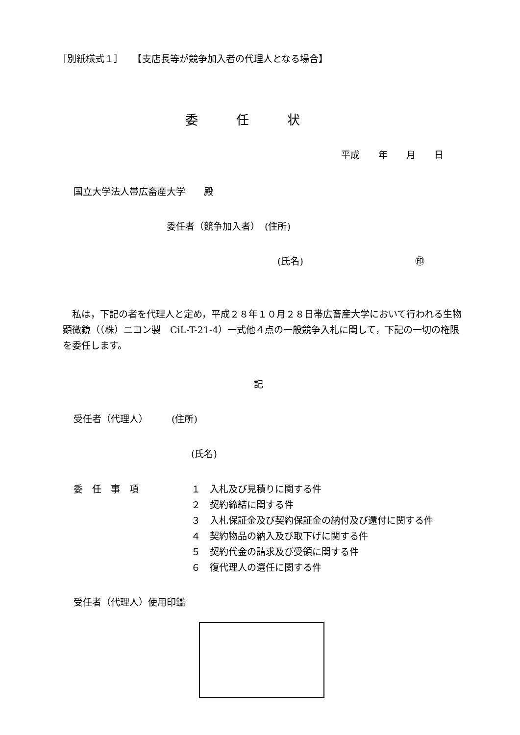［別紙様式１］　　【支店長等が競争加入者の代理人となる場合】
委　　　任　　　状
平成　　年　　月　　日
国立大学法人帯広畜産大学　　殿
委任者（競争加入者）　(住所)
(氏名)　　　　　　　　　　　　㊞
　私は，下記の者を代理人と定め，平成２８年１０月２８日帯広畜産大学において行われる生物顕微鏡（（株）ニコン製　CiL-T-21-4）一式他４点の一般競争入札に関して，下記の一切の権限を委任します。
記
受任者（代理人）　　　(住所)
(氏名)
委　任　事　項
１　入札及び見積りに関する件
２　契約締結に関する件
３　入札保証金及び契約保証金の納付及び還付に関する件
４　契約物品の納入及び取下げに関する件
５　契約代金の請求及び受領に関する件
６　復代理人の選任に関する件
受任者（代理人）使用印鑑